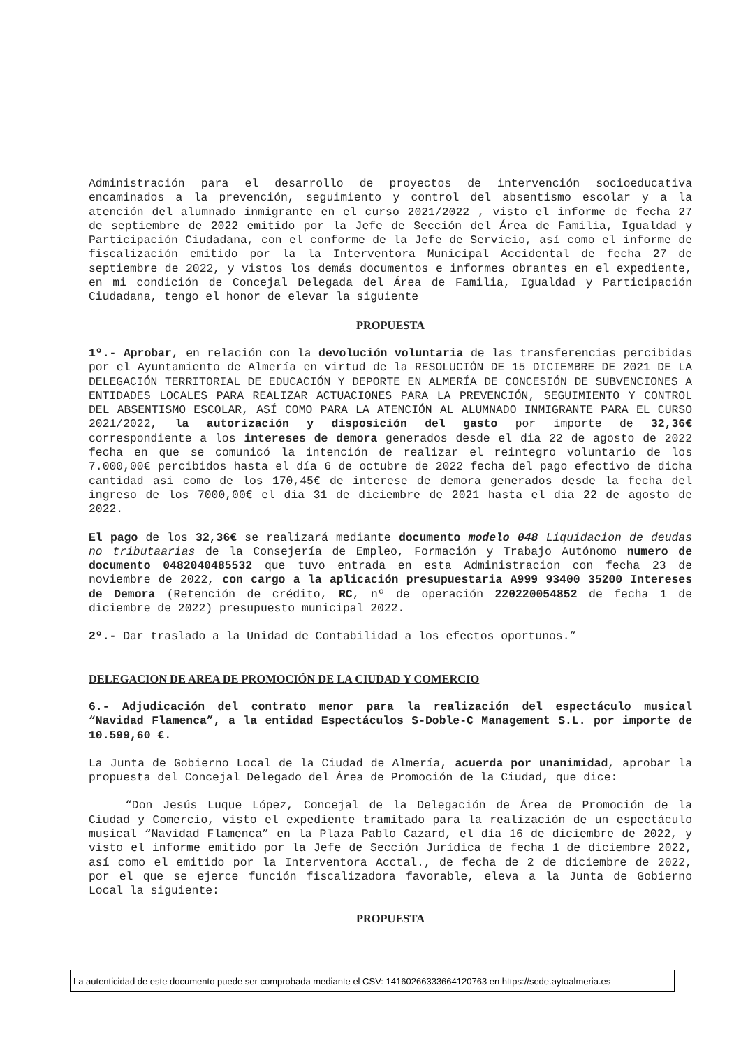Administración para el desarrollo de proyectos de intervención socioeducativa encaminados a la prevención, seguimiento y control del absentismo escolar y a la atención del alumnado inmigrante en el curso 2021/2022 , visto el informe de fecha 27 de septiembre de 2022 emitido por la Jefe de Sección del Área de Familia, Igualdad y Participación Ciudadana, con el conforme de la Jefe de Servicio, así como el informe de fiscalización emitido por la la Interventora Municipal Accidental de fecha 27 de septiembre de 2022, y vistos los demás documentos e informes obrantes en el expediente, en mi condición de Concejal Delegada del Área de Familia, Igualdad y Participación Ciudadana, tengo el honor de elevar la siguiente
PROPUESTA
1º.- Aprobar, en relación con la devolución voluntaria de las transferencias percibidas por el Ayuntamiento de Almería en virtud de la RESOLUCIÓN DE 15 DICIEMBRE DE 2021 DE LA DELEGACIÓN TERRITORIAL DE EDUCACIÓN Y DEPORTE EN ALMERÍA DE CONCESIÓN DE SUBVENCIONES A ENTIDADES LOCALES PARA REALIZAR ACTUACIONES PARA LA PREVENCIÓN, SEGUIMIENTO Y CONTROL DEL ABSENTISMO ESCOLAR, ASÍ COMO PARA LA ATENCIÓN AL ALUMNADO INMIGRANTE PARA EL CURSO 2021/2022, la autorización y disposición del gasto por importe de 32,36€ correspondiente a los intereses de demora generados desde el dia 22 de agosto de 2022 fecha en que se comunicó la intención de realizar el reintegro voluntario de los 7.000,00€ percibidos hasta el día 6 de octubre de 2022 fecha del pago efectivo de dicha cantidad asi como de los 170,45€ de interese de demora generados desde la fecha del ingreso de los 7000,00€ el dia 31 de diciembre de 2021 hasta el dia 22 de agosto de 2022.
El pago de los 32,36€ se realizará mediante documento modelo 048 Liquidacion de deudas no tributaarias de la Consejería de Empleo, Formación y Trabajo Autónomo numero de documento 0482040485532 que tuvo entrada en esta Administracion con fecha 23 de noviembre de 2022, con cargo a la aplicación presupuestaria A999 93400 35200 Intereses de Demora (Retención de crédito, RC, nº de operación 220220054852 de fecha 1 de diciembre de 2022) presupuesto municipal 2022.
2º.- Dar traslado a la Unidad de Contabilidad a los efectos oportunos.”
DELEGACION DE AREA DE PROMOCIÓN DE LA CIUDAD Y COMERCIO
6.- Adjudicación del contrato menor para la realización del espectáculo musical “Navidad Flamenca”, a la entidad Espectáculos S-Doble-C Management S.L. por importe de 10.599,60 €.
La Junta de Gobierno Local de la Ciudad de Almería, acuerda por unanimidad, aprobar la propuesta del Concejal Delegado del Área de Promoción de la Ciudad, que dice:
“Don Jesús Luque López, Concejal de la Delegación de Área de Promoción de la Ciudad y Comercio, visto el expediente tramitado para la realización de un espectáculo musical “Navidad Flamenca” en la Plaza Pablo Cazard, el día 16 de diciembre de 2022, y visto el informe emitido por la Jefe de Sección Jurídica de fecha 1 de diciembre 2022, así como el emitido por la Interventora Acctal., de fecha de 2 de diciembre de 2022, por el que se ejerce función fiscalizadora favorable, eleva a la Junta de Gobierno Local la siguiente:
PROPUESTA
La autenticidad de este documento puede ser comprobada mediante el CSV: 14160266333664120763 en https://sede.aytoalmeria.es